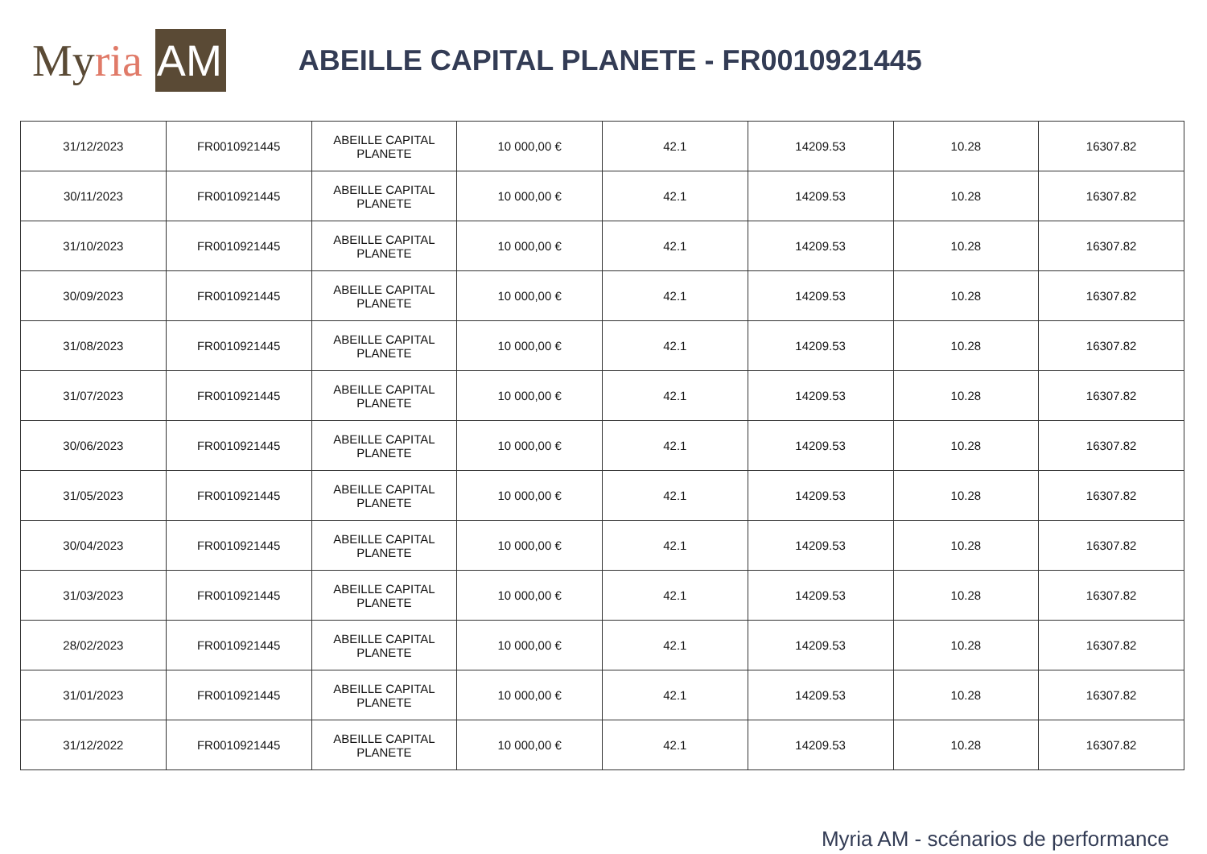My ria AM
ABEILLE CAPITAL PLANETE - FR0010921445
| 31/12/2023 | FR0010921445 | ABEILLE CAPITAL PLANETE | 10 000,00 € | 42.1 | 14209.53 | 10.28 | 16307.82 |
| 30/11/2023 | FR0010921445 | ABEILLE CAPITAL PLANETE | 10 000,00 € | 42.1 | 14209.53 | 10.28 | 16307.82 |
| 31/10/2023 | FR0010921445 | ABEILLE CAPITAL PLANETE | 10 000,00 € | 42.1 | 14209.53 | 10.28 | 16307.82 |
| 30/09/2023 | FR0010921445 | ABEILLE CAPITAL PLANETE | 10 000,00 € | 42.1 | 14209.53 | 10.28 | 16307.82 |
| 31/08/2023 | FR0010921445 | ABEILLE CAPITAL PLANETE | 10 000,00 € | 42.1 | 14209.53 | 10.28 | 16307.82 |
| 31/07/2023 | FR0010921445 | ABEILLE CAPITAL PLANETE | 10 000,00 € | 42.1 | 14209.53 | 10.28 | 16307.82 |
| 30/06/2023 | FR0010921445 | ABEILLE CAPITAL PLANETE | 10 000,00 € | 42.1 | 14209.53 | 10.28 | 16307.82 |
| 31/05/2023 | FR0010921445 | ABEILLE CAPITAL PLANETE | 10 000,00 € | 42.1 | 14209.53 | 10.28 | 16307.82 |
| 30/04/2023 | FR0010921445 | ABEILLE CAPITAL PLANETE | 10 000,00 € | 42.1 | 14209.53 | 10.28 | 16307.82 |
| 31/03/2023 | FR0010921445 | ABEILLE CAPITAL PLANETE | 10 000,00 € | 42.1 | 14209.53 | 10.28 | 16307.82 |
| 28/02/2023 | FR0010921445 | ABEILLE CAPITAL PLANETE | 10 000,00 € | 42.1 | 14209.53 | 10.28 | 16307.82 |
| 31/01/2023 | FR0010921445 | ABEILLE CAPITAL PLANETE | 10 000,00 € | 42.1 | 14209.53 | 10.28 | 16307.82 |
| 31/12/2022 | FR0010921445 | ABEILLE CAPITAL PLANETE | 10 000,00 € | 42.1 | 14209.53 | 10.28 | 16307.82 |
Myria AM - scénarios de performance